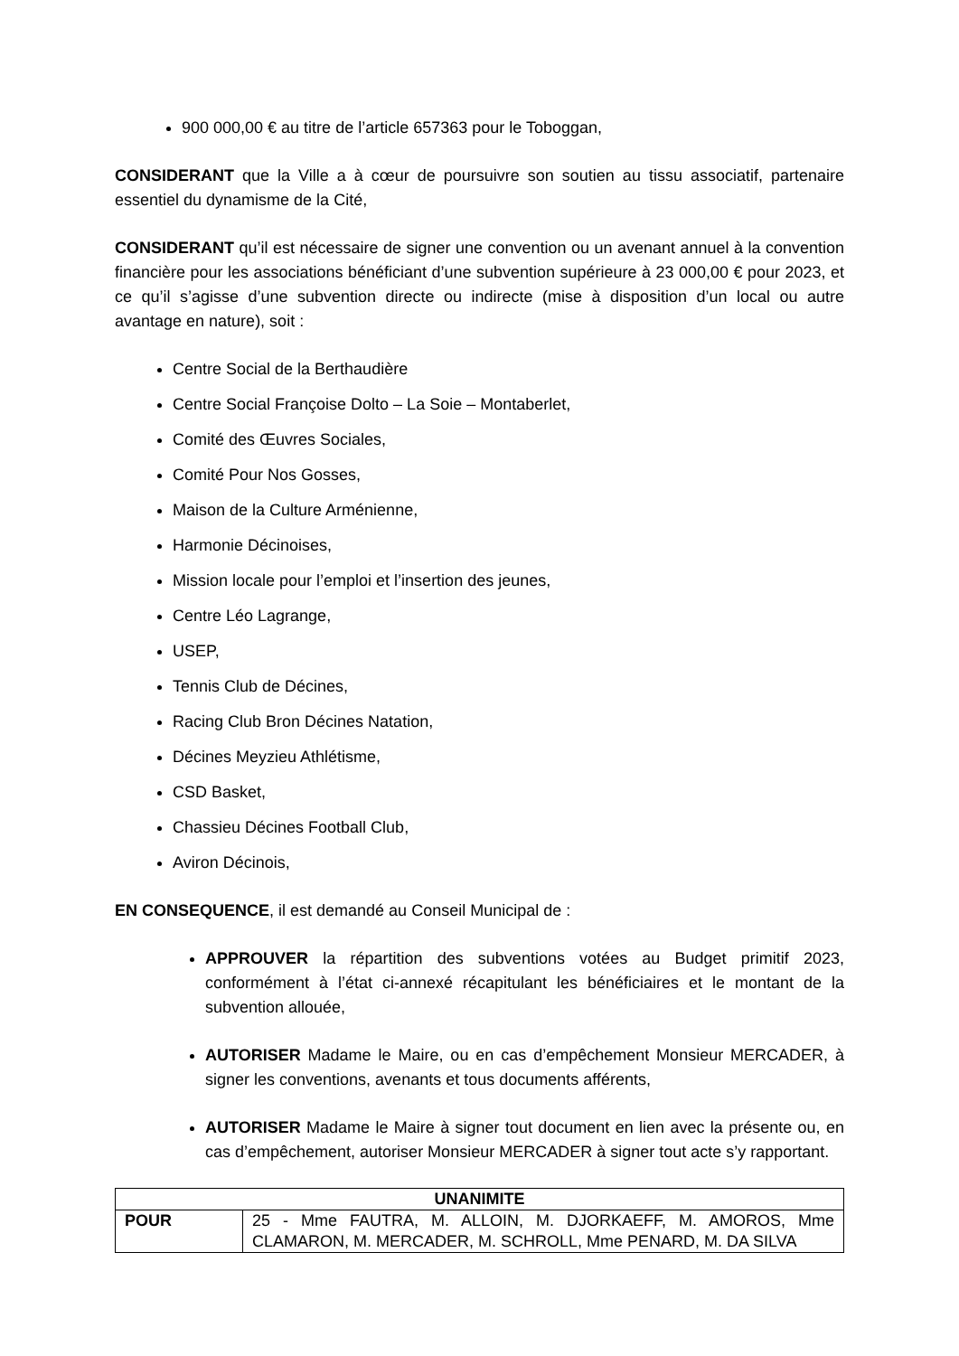900 000,00 € au titre de l’article 657363 pour le Toboggan,
CONSIDERANT que la Ville a à cœur de poursuivre son soutien au tissu associatif, partenaire essentiel du dynamisme de la Cité,
CONSIDERANT qu’il est nécessaire de signer une convention ou un avenant annuel à la convention financière pour les associations bénéficiant d’une subvention supérieure à 23 000,00 € pour 2023, et ce qu’il s’agisse d’une subvention directe ou indirecte (mise à disposition d’un local ou autre avantage en nature), soit :
Centre Social de la Berthaudière
Centre Social Françoise Dolto – La Soie – Montaberlet,
Comité des Œuvres Sociales,
Comité Pour Nos Gosses,
Maison de la Culture Arménienne,
Harmonie Décinoises,
Mission locale pour l’emploi et l’insertion des jeunes,
Centre Léo Lagrange,
USEP,
Tennis Club de Décines,
Racing Club Bron Décines Natation,
Décines Meyzieu Athlétisme,
CSD Basket,
Chassieu Décines Football Club,
Aviron Décinois,
EN CONSEQUENCE, il est demandé au Conseil Municipal de :
APPROUVER la répartition des subventions votées au Budget primitif 2023, conformément à l’état ci-annexé récapitulant les bénéficiaires et le montant de la subvention allouée,
AUTORISER Madame le Maire, ou en cas d’empêchement Monsieur MERCADER, à signer les conventions, avenants et tous documents afférents,
AUTORISER Madame le Maire à signer tout document en lien avec la présente ou, en cas d’empêchement, autoriser Monsieur MERCADER à signer tout acte s’y rapportant.
| UNANIMITE | |
| --- | --- |
| POUR | 25 - Mme FAUTRA, M. ALLOIN, M. DJORKAEFF, M. AMOROS, Mme CLAMARON, M. MERCADER, M. SCHROLL, Mme PENARD, M. DA SILVA |